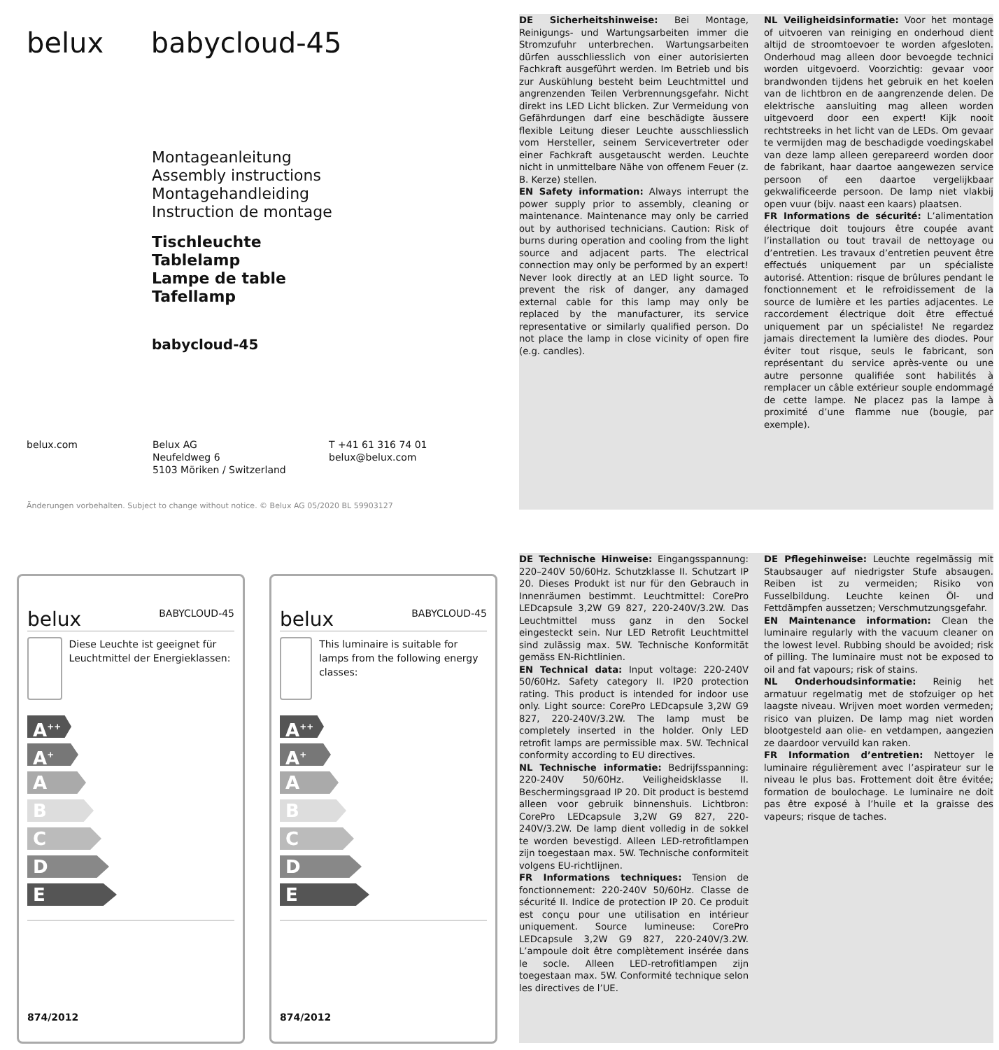belux babycloud-45
Montageanleitung
Assembly instructions
Montagehandleiding
Instruction de montage
Tischleuchte
Tablelamp
Lampe de table
Tafellamp
babycloud-45
belux.com Belux AG
Neufeldweg 6
5103 Möriken / Switzerland
T +41 61 316 74 01
belux@belux.com
Änderungen vorbehalten. Subject to change without notice. © Belux AG 05/2020 BL 59903127
DE Sicherheitshinweise: Bei Montage, Reinigungs- und Wartungsarbeiten immer die Stromzufuhr unterbrechen. Wartungsarbeiten dürfen ausschliesslich von einer autorisierten Fachkraft ausgeführt werden. Im Betrieb und bis zur Auskühlung besteht beim Leuchtmittel und angrenzenden Teilen Verbrennungsgefahr. Nicht direkt ins LED Licht blicken. Zur Vermeidung von Gefährdungen darf eine beschädigte äussere flexible Leitung dieser Leuchte ausschliesslich vom Hersteller, seinem Servicevertreter oder einer Fachkraft ausgetauscht werden. Leuchte nicht in unmittelbare Nähe von offenem Feuer (z. B. Kerze) stellen.
EN Safety information: Always interrupt the power supply prior to assembly, cleaning or maintenance. Maintenance may only be carried out by authorised technicians. Caution: Risk of burns during operation and cooling from the light source and adjacent parts. The electrical connection may only be performed by an expert! Never look directly at an LED light source. To prevent the risk of danger, any damaged external cable for this lamp may only be replaced by the manufacturer, its service representative or similarly qualified person. Do not place the lamp in close vicinity of open fire (e.g. candles).
NL Veiligheidsinformatie: Voor het montage of uitvoeren van reiniging en onderhoud dient altijd de stroomtoevoer te worden afgesloten. Onderhoud mag alleen door bevoegde technici worden uitgevoerd. Voorzichtig: gevaar voor brandwonden tijdens het gebruik en het koelen van de lichtbron en de aangrenzende delen. De elektrische aansluiting mag alleen worden uitgevoerd door een expert! Kijk nooit rechtstreeks in het licht van de LEDs. Om gevaar te vermijden mag de beschadigde voedingskabel van deze lamp alleen gerepareerd worden door de fabrikant, haar daartoe aangewezen service persoon of een daartoe vergelijkbaar gekwalificeerde persoon. De lamp niet vlakbij open vuur (bijv. naast een kaars) plaatsen.
FR Informations de sécurité: L’alimentation électrique doit toujours être coupée avant l’installation ou tout travail de nettoyage ou d’entretien. Les travaux d’entretien peuvent être effectués uniquement par un spécialiste autorisé. Attention: risque de brûlures pendant le fonctionnement et le refroidissement de la source de lumière et les parties adjacentes. Le raccordement électrique doit être effectué uniquement par un spécialiste! Ne regardez jamais directement la lumière des diodes. Pour éviter tout risque, seuls le fabricant, son représentant du service après-vente ou une autre personne qualifiée sont habilités à remplacer un câble extérieur souple endommagé de cette lampe. Ne placez pas la lampe à proximité d’une flamme nue (bougie, par exemple).
belux BABYCLOUD-45
Diese Leuchte ist geeignet für Leuchtmittel der Energieklassen:
A<sup>++</sup>
A<sup>+</sup>
A
B
C
D
E
874/2012
belux BABYCLOUD-45
This luminaire is suitable for lamps from the following energy classes:
A<sup>++</sup>
A<sup>+</sup>
A
B
C
D
E
874/2012
DE Technische Hinweise: Eingangsspannung: 220–240V 50/60Hz. Schutzklasse II. Schutzart IP 20. Dieses Produkt ist nur für den Gebrauch in Innenräumen bestimmt. Leuchtmittel: CorePro LEDcapsule 3,2W G9 827, 220-240V/3.2W. Das Leuchtmittel muss ganz in den Sockel eingesteckt sein. Nur LED Retrofit Leuchtmittel sind zulässig max. 5W. Technische Konformität gemäss EN-Richtlinien.
EN Technical data: Input voltage: 220-240V 50/60Hz. Safety category II. IP20 protection rating. This product is intended for indoor use only. Light source: CorePro LEDcapsule 3,2W G9 827, 220-240V/3.2W. The lamp must be completely inserted in the holder. Only LED retrofit lamps are permissible max. 5W. Technical conformity according to EU directives.
NL Technische informatie: Bedrijfsspanning: 220-240V 50/60Hz. Veiligheidsklasse II. Beschermingsgraad IP 20. Dit product is bestemd alleen voor gebruik binnenshuis. Lichtbron: CorePro LEDcapsule 3,2W G9 827, 220-240V/3.2W. De lamp dient volledig in de sokkel te worden bevestigd. Alleen LED-retrofitlampen zijn toegestaan max. 5W. Technische conformiteit volgens EU-richtlijnen.
FR Informations techniques: Tension de fonctionnement: 220-240V 50/60Hz. Classe de sécurité II. Indice de protection IP 20. Ce produit est conçu pour une utilisation en intérieur uniquement. Source lumineuse: CorePro LEDcapsule 3,2W G9 827, 220-240V/3.2W. L’ampoule doit être complètement insérée dans le socle. Alleen LED-retrofitlampen zijn toegestaan max. 5W. Conformité technique selon les directives de l’UE.
DE Pflegehinweise: Leuchte regelmässig mit Staubsauger auf niedrigster Stufe absaugen. Reiben ist zu vermeiden; Risiko von Fusselbildung. Leuchte keinen Öl- und Fettdämpfen aussetzen; Verschmutzungsgefahr.
EN Maintenance information: Clean the luminaire regularly with the vacuum cleaner on the lowest level. Rubbing should be avoided; risk of pilling. The luminaire must not be exposed to oil and fat vapours; risk of stains.
NL Onderhoudsinformatie: Reinig het armatuur regelmatig met de stofzuiger op het laagste niveau. Wrijven moet worden vermeden; risico van pluizen. De lamp mag niet worden blootgesteld aan olie- en vetdampen, aangezien ze daardoor vervuild kan raken.
FR Information d’entretien: Nettoyer le luminaire régulièrement avec l’aspirateur sur le niveau le plus bas. Frottement doit être évitée; formation de boulochage. Le luminaire ne doit pas être exposé à l’huile et la graisse des vapeurs; risque de taches.